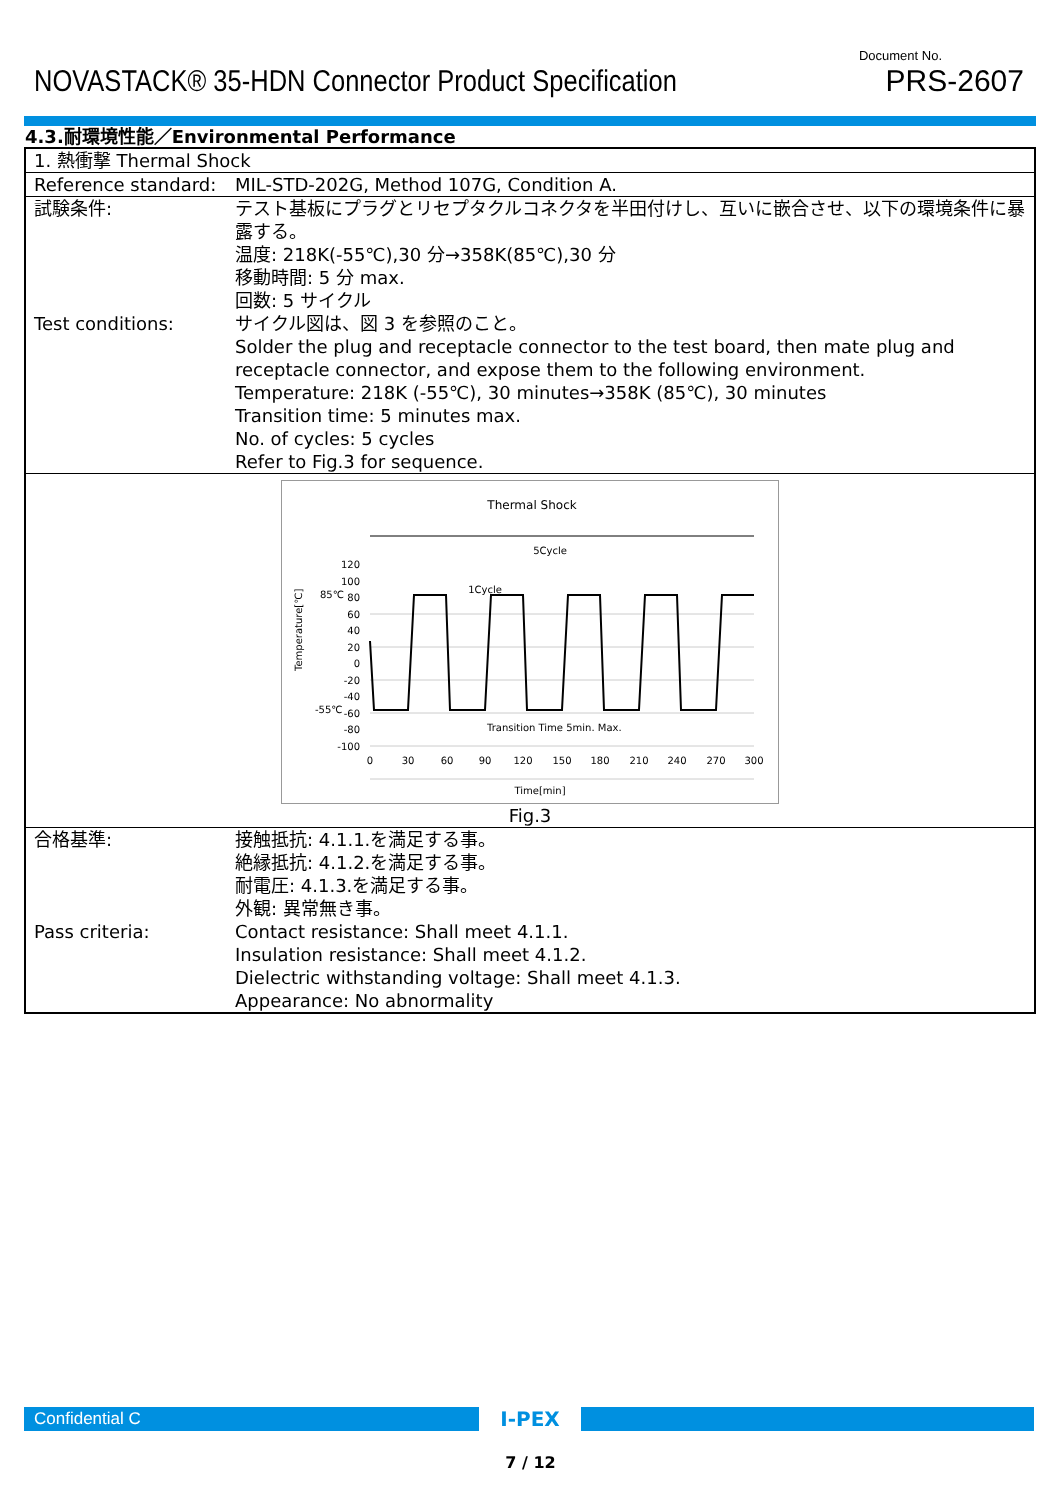NOVASTACK® 35-HDN Connector Product Specification
Document No.
PRS-2607
4.3.耐環境性能／Environmental Performance
| 1. 熱衝撃 Thermal Shock | |
| Reference standard: | MIL-STD-202G, Method 107G, Condition A. |
| 試験条件: Test conditions: | テスト基板にプラグとリセプタクルコネクタを半田付けし、互いに嵌合させ、以下の環境条件に暴露する。 温度: 218K(-55℃),30 分→358K(85℃),30 分 移動時間: 5 分 max. 回数: 5 サイクル サイクル図は、図 3 を参照のこと。 Solder the plug and receptacle connector to the test board, then mate plug and receptacle connector, and expose them to the following environment. Temperature: 218K (-55℃), 30 minutes→358K (85℃), 30 minutes Transition time: 5 minutes max. No. of cycles: 5 cycles Refer to Fig.3 for sequence. |
| Thermal Shock 5Cycle 1Cycle Temperature[℃] 120 100 80 60 40 20 0 -20 -40 -60 -80 -100 85℃ -55℃ 0 30 60 90 120 150 180 210 240 270 300 Transition Time 5min. Max. Time[min] Fig.3 | |
| 合格基準: Pass criteria: | 接触抵抗: 4.1.1.を満足する事。 絶縁抵抗: 4.1.2.を満足する事。 耐電圧: 4.1.3.を満足する事。 外観: 異常無き事。 Contact resistance: Shall meet 4.1.1. Insulation resistance: Shall meet 4.1.2. Dielectric withstanding voltage: Shall meet 4.1.3. Appearance: No abnormality |
Confidential C
I-PEX
7 / 12